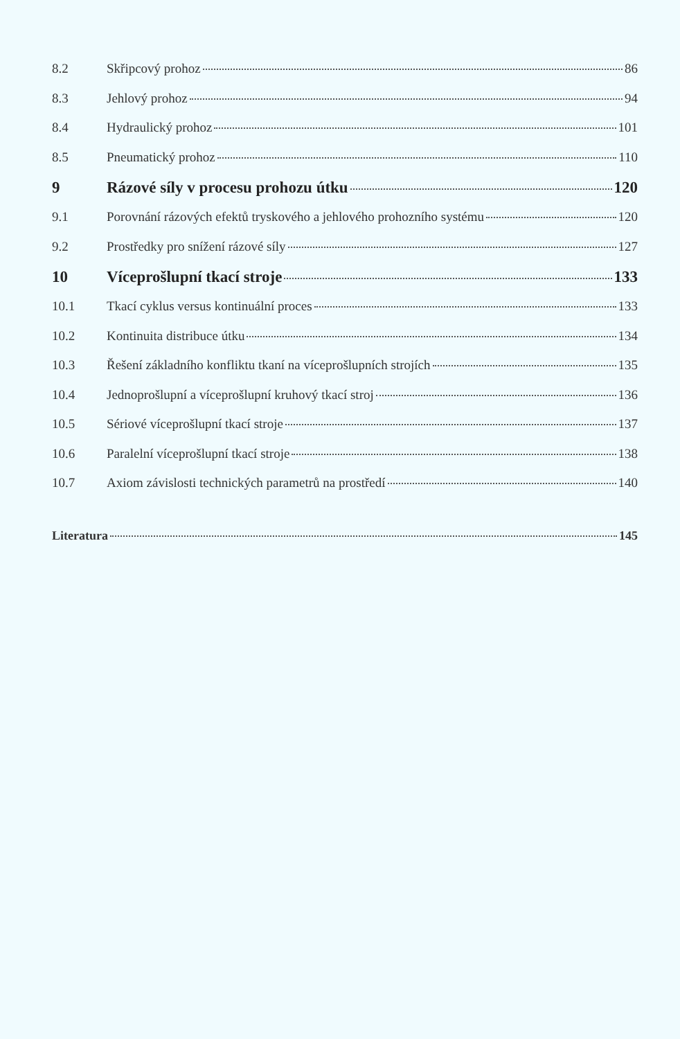8.2 Skřipcový prohoz 86
8.3 Jehlový prohoz 94
8.4 Hydraulický prohoz 101
8.5 Pneumatický prohoz 110
9 Rázové síly v procesu prohozu útku 120
9.1 Porovnání rázových efektů tryskového a jehlového prohozního systému 120
9.2 Prostředky pro snížení rázové síly 127
10 Víceprošlupní tkací stroje 133
10.1 Tkací cyklus versus kontinuální proces 133
10.2 Kontinuita distribuce útku 134
10.3 Řešení základního konfliktu tkaní na víceprošlupních strojích 135
10.4 Jednoprošlupní a víceprošlupní kruhový tkací stroj 136
10.5 Sériové víceprošlupní tkací stroje 137
10.6 Paralelní víceprošlupní tkací stroje 138
10.7 Axiom závislosti technických parametrů na prostředí 140
Literatura 145